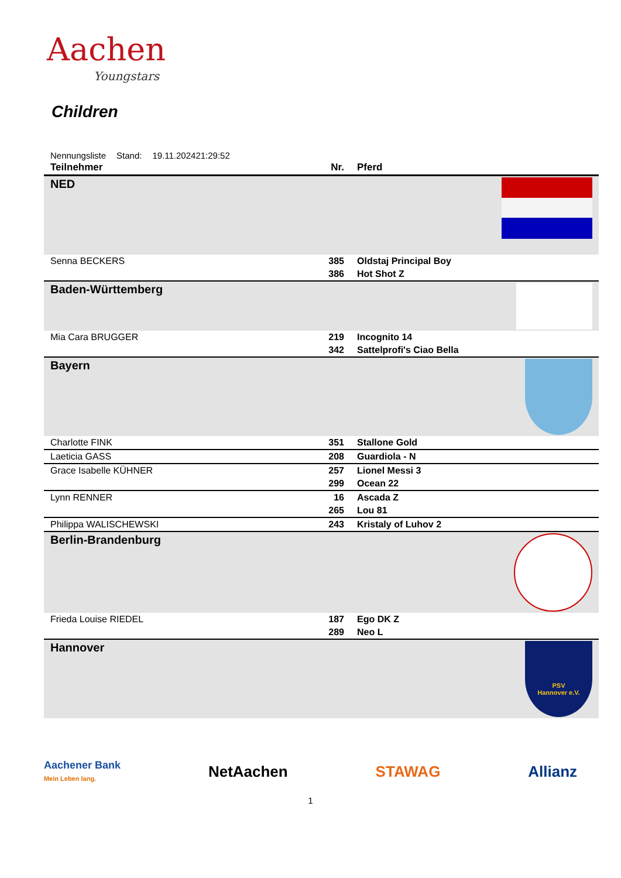Aachen
Youngstars
Children
Nennungsliste Stand: 19.11.202421:29:52
| Teilnehmer | Nr. | Pferd | |
| --- | --- | --- | --- |
| NED | | | |
| Senna BECKERS | 385 | Oldstaj Principal Boy | |
| | 386 | Hot Shot Z | |
| Baden-Württemberg | | | |
| Mia Cara BRUGGER | 219 | Incognito 14 | |
| | 342 | Sattelprofi's Ciao Bella | |
| Bayern | | | |
| Charlotte FINK | 351 | Stallone Gold | |
| Laeticia GASS | 208 | Guardiola - N | |
| Grace Isabelle KÜHNER | 257 | Lionel Messi 3 | |
| | 299 | Ocean 22 | |
| Lynn RENNER | 16 | Ascada Z | |
| | 265 | Lou 81 | |
| Philippa WALISCHEWSKI | 243 | Kristaly of Luhov 2 | |
| Berlin-Brandenburg | | | |
| Frieda Louise RIEDEL | 187 | Ego DK Z | |
| | 289 | Neo L | |
| Hannover | | | PSV Hannover e.V. |
Aachener Bank
Mein Leben lang. NetAachen STAWAG Allianz
1